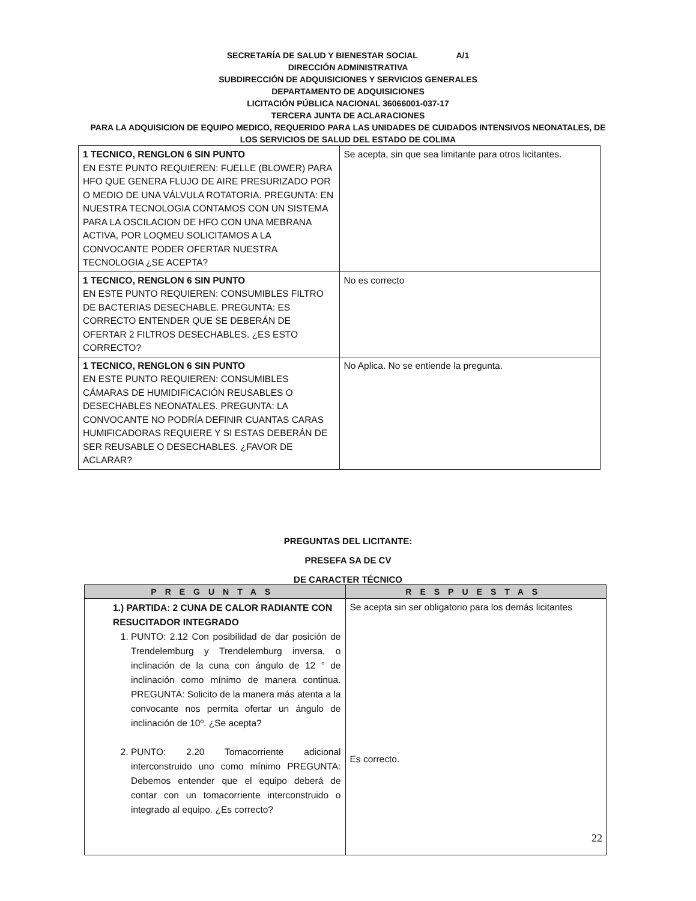SECRETARÍA DE SALUD Y BIENESTAR SOCIAL A/1
DIRECCIÓN ADMINISTRATIVA
SUBDIRECCIÓN DE ADQUISICIONES Y SERVICIOS GENERALES
DEPARTAMENTO DE ADQUISICIONES
LICITACIÓN PÚBLICA NACIONAL 36066001-037-17
TERCERA JUNTA DE ACLARACIONES
PARA LA ADQUISICION DE EQUIPO MEDICO, REQUERIDO PARA LAS UNIDADES DE CUIDADOS INTENSIVOS NEONATALES, DE
LOS SERVICIOS DE SALUD DEL ESTADO DE COLIMA
| 1 TECNICO, RENGLON 6 SIN PUNTO EN ESTE PUNTO REQUIEREN: FUELLE (BLOWER) PARA HFO QUE GENERA FLUJO DE AIRE PRESURIZADO POR O MEDIO DE UNA VÁLVULA ROTATORIA. PREGUNTA: EN NUESTRA TECNOLOGIA CONTAMOS CON UN SISTEMA PARA LA OSCILACION DE HFO CON UNA MEBRANA ACTIVA, POR LOQMEU SOLICITAMOS A LA CONVOCANTE PODER OFERTAR NUESTRA TECNOLOGIA ¿SE ACEPTA? | Se acepta, sin que sea limitante para otros licitantes. |
| 1 TECNICO, RENGLON 6 SIN PUNTO EN ESTE PUNTO REQUIEREN: CONSUMIBLES FILTRO DE BACTERIAS DESECHABLE. PREGUNTA: ES CORRECTO ENTENDER QUE SE DEBERÁN DE OFERTAR 2 FILTROS DESECHABLES. ¿ES ESTO CORRECTO? | No es correcto |
| 1 TECNICO, RENGLON 6 SIN PUNTO EN ESTE PUNTO REQUIEREN: CONSUMIBLES CÁMARAS DE HUMIDIFICACIÓN REUSABLES O DESECHABLES NEONATALES. PREGUNTA: LA CONVOCANTE NO PODRÍA DEFINIR CUANTAS CARAS HUMIFICADORAS REQUIERE Y SI ESTAS DEBERÁN DE SER REUSABLE O DESECHABLES. ¿FAVOR DE ACLARAR? | No Aplica. No se entiende la pregunta. |
PREGUNTAS DEL LICITANTE:
PRESEFA SA DE CV
DE CARACTER TÉCNICO
| PREGUNTAS | RESPUESTAS |
| --- | --- |
| 1.) PARTIDA: 2 CUNA DE CALOR RADIANTE CON RESUCITADOR INTEGRADO 1. PUNTO: 2.12 Con posibilidad de dar posición de Trendelemburg y Trendelemburg inversa, o inclinación de la cuna con ángulo de 12 ° de inclinación como mínimo de manera continua. PREGUNTA: Solicito de la manera más atenta a la convocante nos permita ofertar un ángulo de inclinación de 10º. ¿Se acepta? 2. PUNTO: 2.20 Tomacorriente adicional interconstruido uno como mínimo PREGUNTA: Debemos entender que el equipo deberá de contar con un tomacorriente interconstruido o integrado al equipo. ¿Es correcto? | Se acepta sin ser obligatorio para los demás licitantes Es correcto. |
22